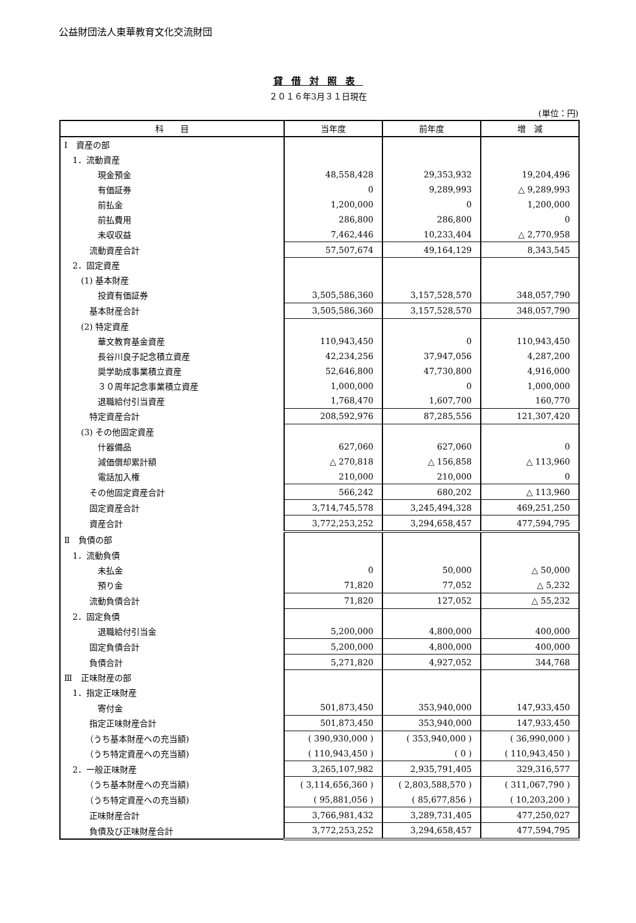公益財団法人東華教育文化交流財団
貸借対照表
２０１６年3月３１日現在
(単位：円)
| 科 目 | 当年度 | 前年度 | 増 減 |
| --- | --- | --- | --- |
| Ⅰ 資産の部 | | | |
| 1．流動資産 | | | |
| 現金預金 | 48,558,428 | 29,353,932 | 19,204,496 |
| 有価証券 | 0 | 9,289,993 | △ 9,289,993 |
| 前払金 | 1,200,000 | 0 | 1,200,000 |
| 前払費用 | 286,800 | 286,800 | 0 |
| 未収収益 | 7,462,446 | 10,233,404 | △ 2,770,958 |
| 流動資産合計 | 57,507,674 | 49,164,129 | 8,343,545 |
| 2．固定資産 | | | |
| (1) 基本財産 | | | |
| 投資有価証券 | 3,505,586,360 | 3,157,528,570 | 348,057,790 |
| 基本財産合計 | 3,505,586,360 | 3,157,528,570 | 348,057,790 |
| (2) 特定資産 | | | |
| 華文教育基金資産 | 110,943,450 | 0 | 110,943,450 |
| 長谷川良子記念積立資産 | 42,234,256 | 37,947,056 | 4,287,200 |
| 奨学助成事業積立資産 | 52,646,800 | 47,730,800 | 4,916,000 |
| ３０周年記念事業積立資産 | 1,000,000 | 0 | 1,000,000 |
| 退職給付引当資産 | 1,768,470 | 1,607,700 | 160,770 |
| 特定資産合計 | 208,592,976 | 87,285,556 | 121,307,420 |
| (3) その他固定資産 | | | |
| 什器備品 | 627,060 | 627,060 | 0 |
| 減価償却累計額 | △ 270,818 | △ 156,858 | △ 113,960 |
| 電話加入権 | 210,000 | 210,000 | 0 |
| その他固定資産合計 | 566,242 | 680,202 | △ 113,960 |
| 固定資産合計 | 3,714,745,578 | 3,245,494,328 | 469,251,250 |
| 資産合計 | 3,772,253,252 | 3,294,658,457 | 477,594,795 |
| Ⅱ 負債の部 | | | |
| 1．流動負債 | | | |
| 未払金 | 0 | 50,000 | △ 50,000 |
| 預り金 | 71,820 | 77,052 | △ 5,232 |
| 流動負債合計 | 71,820 | 127,052 | △ 55,232 |
| 2．固定負債 | | | |
| 退職給付引当金 | 5,200,000 | 4,800,000 | 400,000 |
| 固定負債合計 | 5,200,000 | 4,800,000 | 400,000 |
| 負債合計 | 5,271,820 | 4,927,052 | 344,768 |
| Ⅲ 正味財産の部 | | | |
| 1．指定正味財産 | | | |
| 寄付金 | 501,873,450 | 353,940,000 | 147,933,450 |
| 指定正味財産合計 | 501,873,450 | 353,940,000 | 147,933,450 |
| （うち基本財産への充当額) | ( 390,930,000 ) | ( 353,940,000 ) | ( 36,990,000 ) |
| （うち特定資産への充当額) | ( 110,943,450 ) | ( 0 ) | ( 110,943,450 ) |
| 2．一般正味財産 | 3,265,107,982 | 2,935,791,405 | 329,316,577 |
| （うち基本財産への充当額) | ( 3,114,656,360 ) | ( 2,803,588,570 ) | ( 311,067,790 ) |
| （うち特定資産への充当額) | ( 95,881,056 ) | ( 85,677,856 ) | ( 10,203,200 ) |
| 正味財産合計 | 3,766,981,432 | 3,289,731,405 | 477,250,027 |
| 負債及び正味財産合計 | 3,772,253,252 | 3,294,658,457 | 477,594,795 |